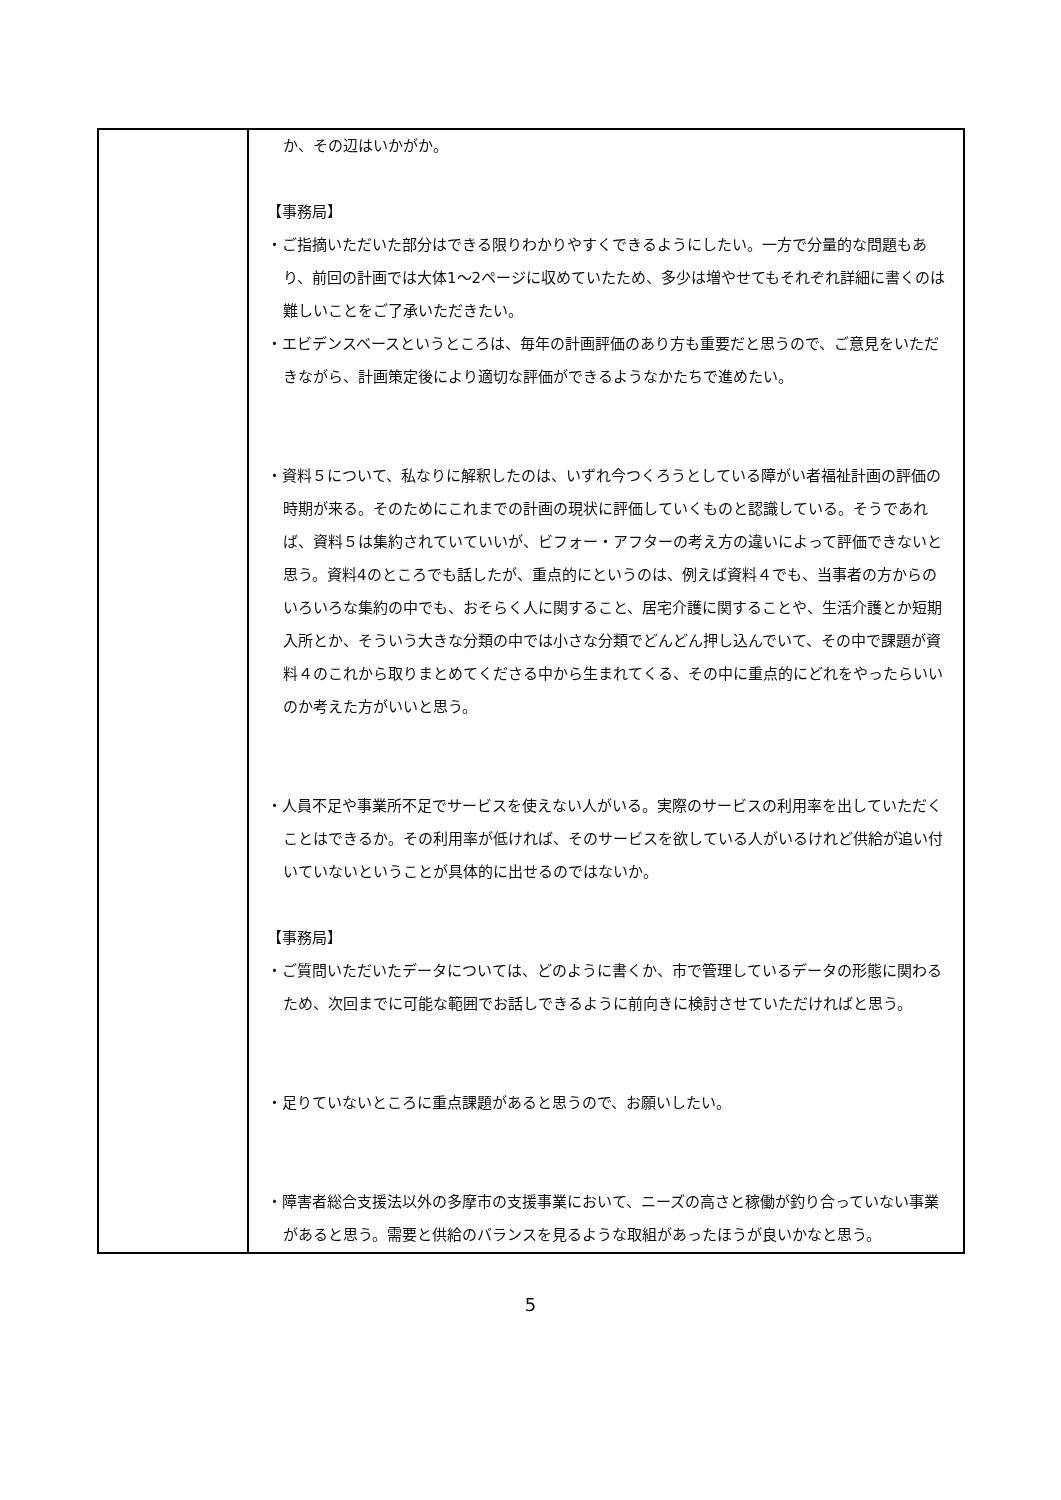| | か、その辺はいかがか。 【事務局】 ・ご指摘いただいた部分はできる限りわかりやすくできるようにしたい。一方で分量的な問題もあり、前回の計画では大体1～2ページに収めていたため、多少は増やせてもそれぞれ詳細に書くのは難しいことをご了承いただきたい。 ・エビデンスベースというところは、毎年の計画評価のあり方も重要だと思うので、ご意見をいただきながら、計画策定後により適切な評価ができるようなかたちで進めたい。 ・資料５について、私なりに解釈したのは、いずれ今つくろうとしている障がい者福祉計画の評価の時期が来る。そのためにこれまでの計画の現状に評価していくものと認識している。そうであれば、資料５は集約されていていいが、ビフォー・アフターの考え方の違いによって評価できないと思う。資料4のところでも話したが、重点的にというのは、例えば資料４でも、当事者の方からのいろいろな集約の中でも、おそらく人に関すること、居宅介護に関することや、生活介護とか短期入所とか、そういう大きな分類の中では小さな分類でどんどん押し込んでいて、その中で課題が資料４のこれから取りまとめてくださる中から生まれてくる、その中に重点的にどれをやったらいいのか考えた方がいいと思う。 ・人員不足や事業所不足でサービスを使えない人がいる。実際のサービスの利用率を出していただくことはできるか。その利用率が低ければ、そのサービスを欲している人がいるけれど供給が追い付いていないということが具体的に出せるのではないか。 【事務局】 ・ご質問いただいたデータについては、どのように書くか、市で管理しているデータの形態に関わるため、次回までに可能な範囲でお話しできるように前向きに検討させていただければと思う。 ・足りていないところに重点課題があると思うので、お願いしたい。 ・障害者総合支援法以外の多摩市の支援事業において、ニーズの高さと稼働が釣り合っていない事業があると思う。需要と供給のバランスを見るような取組があったほうが良いかなと思う。 |
5